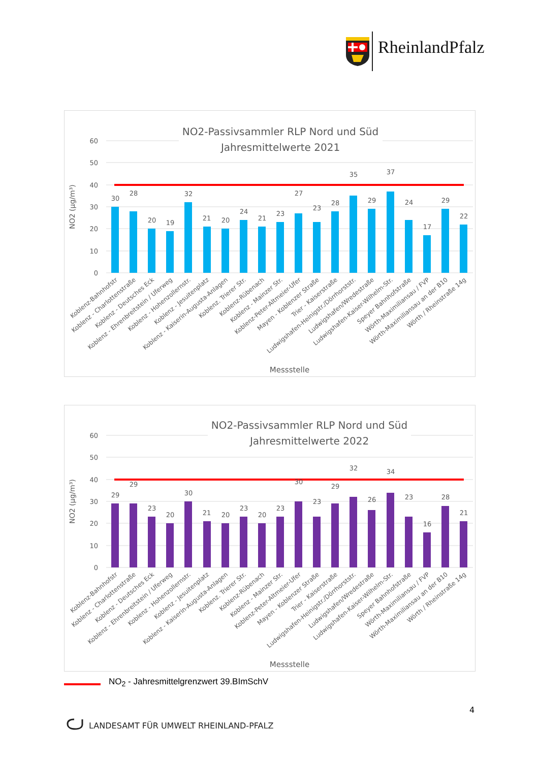RheinlandPfalz
NO2-Passivsammler RLP Nord und Süd
Jahresmittelwerte 2021
60
50
40
30
20
10
0
NO2 (µg/m³)
30
28
20
19
32
21
20
24
21
23
27
23
28
35
29
37
24
17
29
22
Koblenz-Bahnhofstr
Koblenz - Charlottenstraße
Koblenz - Deutsches Eck
Koblenz - Ehrenbreitstein / Uferweg
Koblenz - Hohenzollernstr.
Koblenz - Jesuitenplatz
Koblenz - Kaiserin-Augusta-Anlagen
Koblenz. Trierer Str.
Koblenz-Rübenach
Koblenz - Mainzer Str.
Koblenz-Peter-Altmeier-Ufer
Mayen - Koblenzer Straße
Trier - Kaiserstraße
Ludwigshafen-Heinigstr./Dörrhorststr.
Ludwigshafen/Wredestraße
Ludwigshafen-Kaiser-Wilhelm-Str.
Speyer Bahnhofstraße
Wörth-Maximiliansau / FVP
Wörth-Maximiliansau an der B10
Wörth / Rheinstraße 14g
Messstelle
NO2-Passivsammler RLP Nord und Süd
Jahresmittelwerte 2022
60
50
40
30
20
10
0
NO2 (µg/m³)
29
29
23
20
30
21
20
23
20
23
30
23
29
32
26
34
23
16
28
21
Koblenz-Bahnhofstr
Koblenz - Charlottenstraße
Koblenz - Deutsches Eck
Koblenz - Ehrenbreitstein / Uferweg
Koblenz - Hohenzollernstr.
Koblenz - Jesuitenplatz
Koblenz - Kaiserin-Augusta-Anlagen
Koblenz. Trierer Str.
Koblenz-Rübenach
Koblenz - Mainzer Str.
Koblenz-Peter-Altmeier-Ufer
Mayen - Koblenzer Straße
Trier - Kaiserstraße
Ludwigshafen-Heinigstr./Dörrhorststr.
Ludwigshafen/Wredestraße
Ludwigshafen-Kaiser-Wilhelm-Str.
Speyer Bahnhofstraße
Wörth-Maximiliansau / FVP
Wörth-Maximiliansau an der B10
Wörth / Rheinstraße 14g
Messstelle
NO<sub>2</sub> - Jahresmittelgrenzwert 39.BImSchV
4
LANDESAMT FÜR UMWELT RHEINLAND-PFALZ